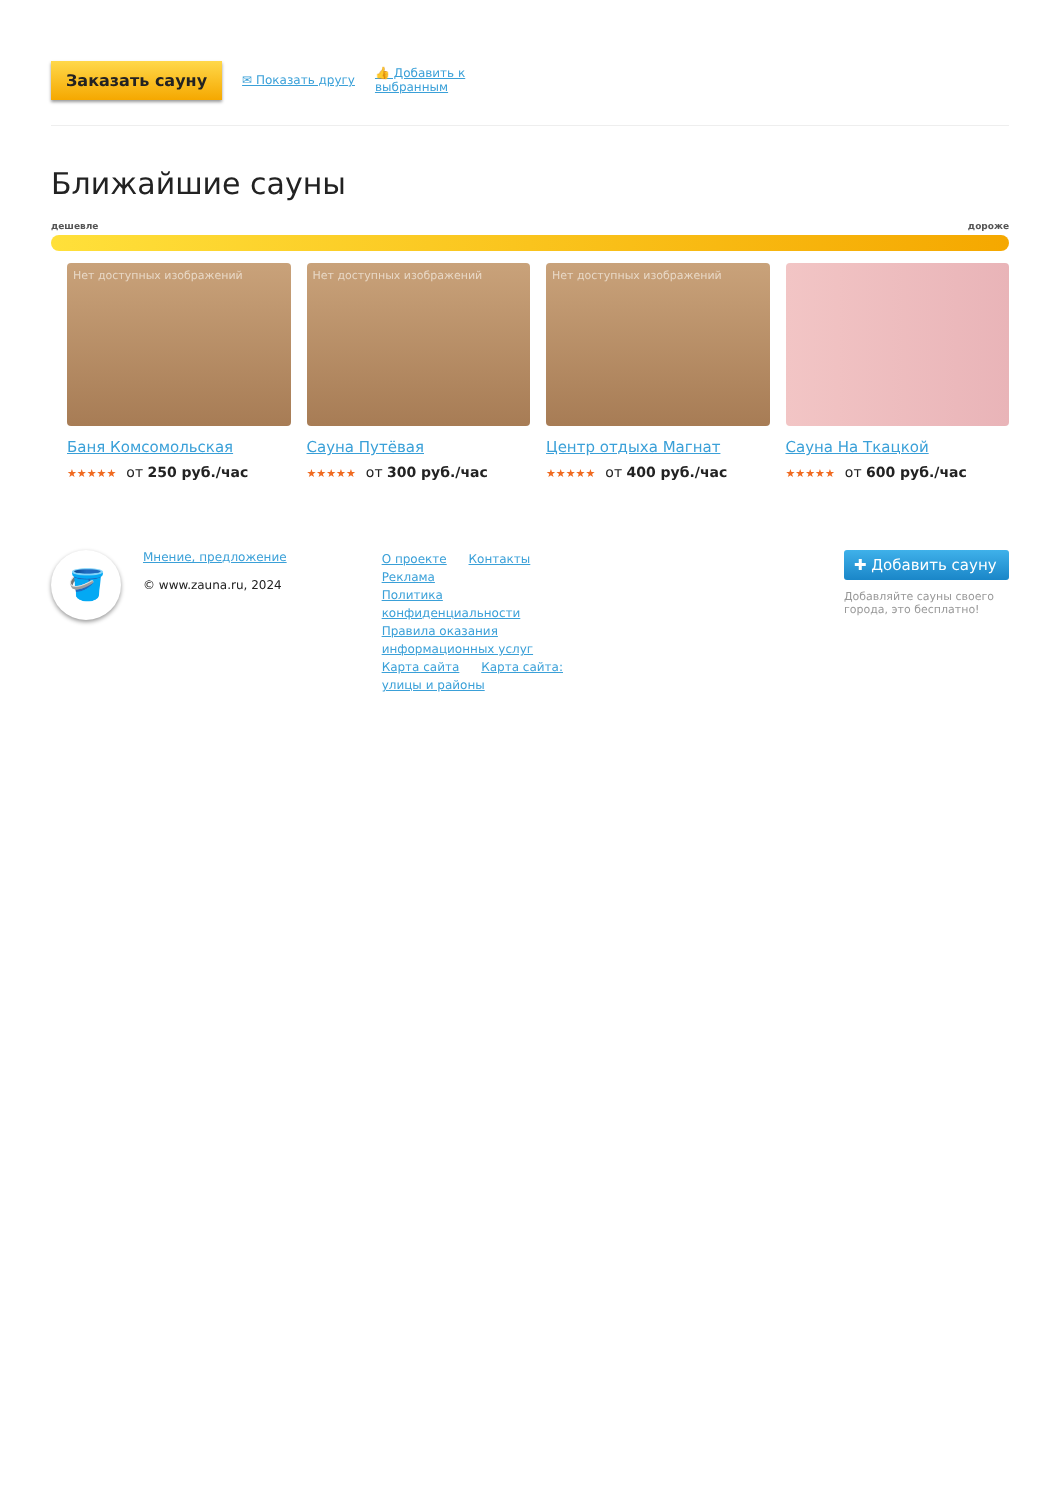Заказать сауну ✉ Показать другу 👍 Добавить к
выбранным
Ближайшие сауны
дешевле дороже
Нет доступных изображений
Баня Комсомольская
★★★★★ от 250 руб./час
Нет доступных изображений
Сауна Путёвая
★★★★★ от 300 руб./час
Нет доступных изображений
Центр отдыха Магнат
★★★★★ от 400 руб./час
Сауна На Ткацкой
★★★★★ от 600 руб./час
🪣
Мнение, предложение
© www.zauna.ru, 2024
О проекте Контакты Реклама
Политика конфиденциальности
Правила оказания информационных услуг
Карта сайта Карта сайта: улицы и районы
✚ Добавить сауну
Добавляйте сауны своего города, это бесплатно!